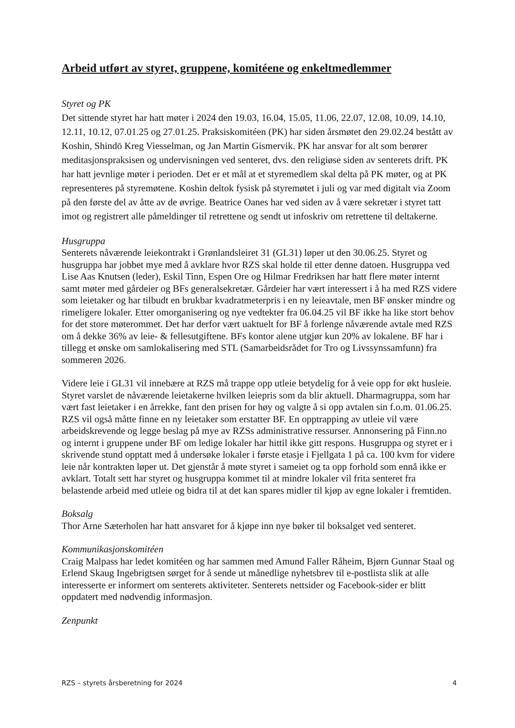Arbeid utført av styret, gruppene, komitéene og enkeltmedlemmer
Styret og PK
Det sittende styret har hatt møter i 2024 den 19.03, 16.04, 15.05, 11.06, 22.07, 12.08, 10.09, 14.10, 12.11, 10.12, 07.01.25 og 27.01.25. Praksiskomitéen (PK) har siden årsmøtet den 29.02.24 bestått av Koshin, Shindō Kreg Viesselman, og Jan Martin Gismervik. PK har ansvar for alt som berører meditasjonspraksisen og undervisningen ved senteret, dvs. den religiøse siden av senterets drift. PK har hatt jevnlige møter i perioden. Det er et mål at et styremedlem skal delta på PK møter, og at PK representeres på styremøtene. Koshin deltok fysisk på styremøtet i juli og var med digitalt via Zoom på den første del av åtte av de øvrige. Beatrice Oanes har ved siden av å være sekretær i styret tatt imot og registrert alle påmeldinger til retrettene og sendt ut infoskriv om retrettene til deltakerne.
Husgruppa
Senterets nåværende leiekontrakt i Grønlandsleiret 31 (GL31) løper ut den 30.06.25. Styret og husgruppa har jobbet mye med å avklare hvor RZS skal holde til etter denne datoen. Husgruppa ved Lise Aas Knutsen (leder), Eskil Tinn, Espen Ore og Hilmar Fredriksen har hatt flere møter internt samt møter med gårdeier og BFs generalsekretær. Gårdeier har vært interessert i å ha med RZS videre som leietaker og har tilbudt en brukbar kvadratmeterpris i en ny leieavtale, men BF ønsker mindre og rimeligere lokaler. Etter omorganisering og nye vedtekter fra 06.04.25 vil BF ikke ha like stort behov for det store møterommet. Det har derfor vært uaktuelt for BF å forlenge nåværende avtale med RZS om å dekke 36% av leie- & fellesutgiftene. BFs kontor alene utgjør kun 20% av lokalene. BF har i tillegg et ønske om samlokalisering med STL (Samarbeidsrådet for Tro og Livssynssamfunn) fra sommeren 2026.
Videre leie i GL31 vil innebære at RZS må trappe opp utleie betydelig for å veie opp for økt husleie. Styret varslet de nåværende leietakerne hvilken leiepris som da blir aktuell. Dharmagruppa, som har vært fast leietaker i en årrekke, fant den prisen for høy og valgte å si opp avtalen sin f.o.m. 01.06.25. RZS vil også måtte finne en ny leietaker som erstatter BF. En opptrapping av utleie vil være arbeidskrevende og legge beslag på mye av RZSs administrative ressurser. Annonsering på Finn.no og internt i gruppene under BF om ledige lokaler har hittil ikke gitt respons. Husgruppa og styret er i skrivende stund opptatt med å undersøke lokaler i første etasje i Fjellgata 1 på ca. 100 kvm for videre leie når kontrakten løper ut. Det gjenstår å møte styret i sameiet og ta opp forhold som ennå ikke er avklart. Totalt sett har styret og husgruppa kommet til at mindre lokaler vil frita senteret fra belastende arbeid med utleie og bidra til at det kan spares midler til kjøp av egne lokaler i fremtiden.
Boksalg
Thor Arne Sæterholen har hatt ansvaret for å kjøpe inn nye bøker til boksalget ved senteret.
Kommunikasjonskomitéen
Craig Malpass har ledet komitéen og har sammen med Amund Faller Råheim, Bjørn Gunnar Staal og Erlend Skaug Ingebrigtsen sørget for å sende ut månedlige nyhetsbrev til e-postlista slik at alle interesserte er informert om senterets aktiviteter. Senterets nettsider og Facebook-sider er blitt oppdatert med nødvendig informasjon.
Zenpunkt
RZS – styrets årsberetning for 2024 4